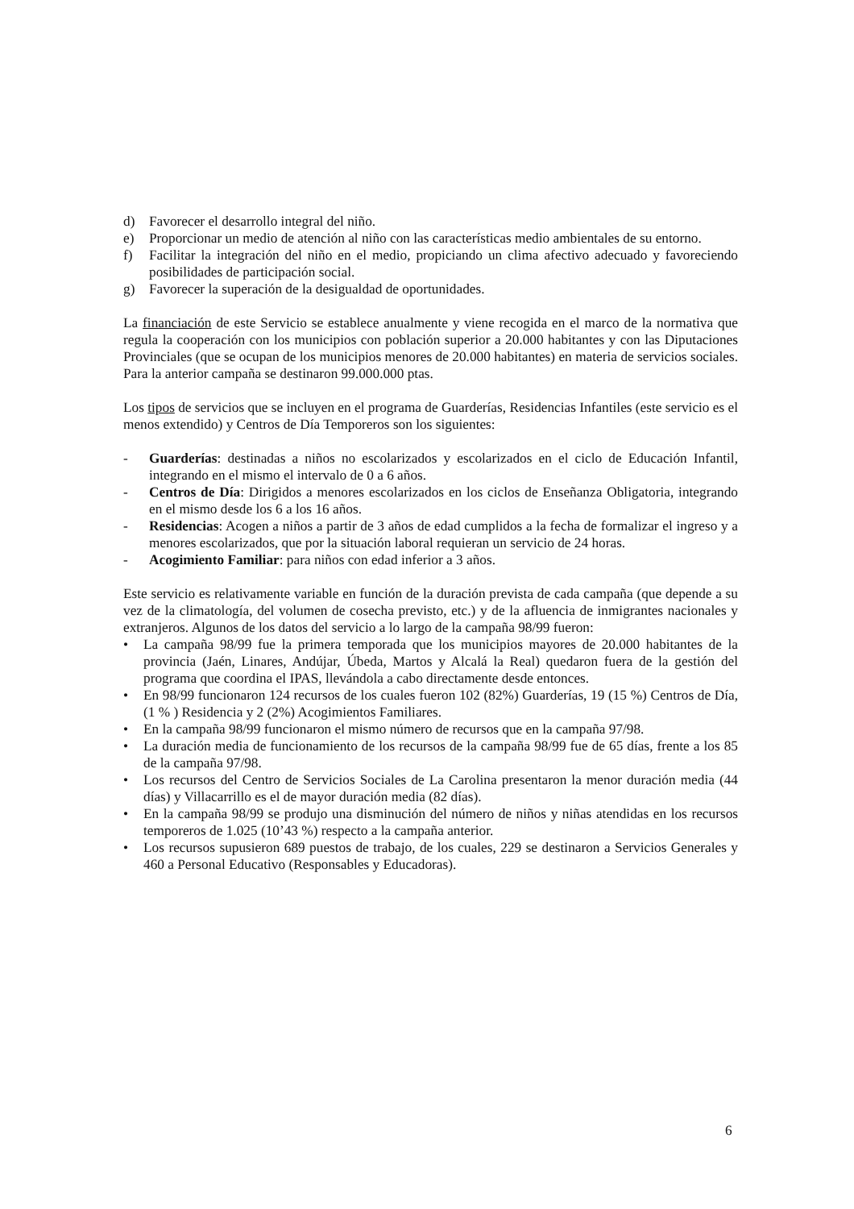d) Favorecer el desarrollo integral del niño.
e) Proporcionar un medio de atención al niño con las características medio ambientales de su entorno.
f) Facilitar la integración del niño en el medio, propiciando un clima afectivo adecuado y favoreciendo posibilidades de participación social.
g) Favorecer la superación de la desigualdad de oportunidades.
La financiación de este Servicio se establece anualmente y viene recogida en el marco de la normativa que regula la cooperación con los municipios con población superior a 20.000 habitantes y con las Diputaciones Provinciales (que se ocupan de los municipios menores de 20.000 habitantes) en materia de servicios sociales. Para la anterior campaña se destinaron 99.000.000 ptas.
Los tipos de servicios que se incluyen en el programa de Guarderías, Residencias Infantiles (este servicio es el menos extendido) y Centros de Día Temporeros son los siguientes:
- Guarderías: destinadas a niños no escolarizados y escolarizados en el ciclo de Educación Infantil, integrando en el mismo el intervalo de 0 a 6 años.
- Centros de Día: Dirigidos a menores escolarizados en los ciclos de Enseñanza Obligatoria, integrando en el mismo desde los 6 a los 16 años.
- Residencias: Acogen a niños a partir de 3 años de edad cumplidos a la fecha de formalizar el ingreso y a menores escolarizados, que por la situación laboral requieran un servicio de 24 horas.
- Acogimiento Familiar: para niños con edad inferior a 3 años.
Este servicio es relativamente variable en función de la duración prevista de cada campaña (que depende a su vez de la climatología, del volumen de cosecha previsto, etc.) y de la afluencia de inmigrantes nacionales y extranjeros. Algunos de los datos del servicio a lo largo de la campaña 98/99 fueron:
• La campaña 98/99 fue la primera temporada que los municipios mayores de 20.000 habitantes de la provincia (Jaén, Linares, Andújar, Úbeda, Martos y Alcalá la Real) quedaron fuera de la gestión del programa que coordina el IPAS, llevándola a cabo directamente desde entonces.
• En 98/99 funcionaron 124 recursos de los cuales fueron 102 (82%) Guarderías, 19 (15 %) Centros de Día, (1 % ) Residencia y 2 (2%) Acogimientos Familiares.
• En la campaña 98/99 funcionaron el mismo número de recursos que en la campaña 97/98.
• La duración media de funcionamiento de los recursos de la campaña 98/99 fue de 65 días, frente a los 85 de la campaña 97/98.
• Los recursos del Centro de Servicios Sociales de La Carolina presentaron la menor duración media (44 días) y Villacarrillo es el de mayor duración media (82 días).
• En la campaña 98/99 se produjo una disminución del número de niños y niñas atendidas en los recursos temporeros de 1.025 (10’43 %) respecto a la campaña anterior.
• Los recursos supusieron 689 puestos de trabajo, de los cuales, 229 se destinaron a Servicios Generales y 460 a Personal Educativo (Responsables y Educadoras).
6